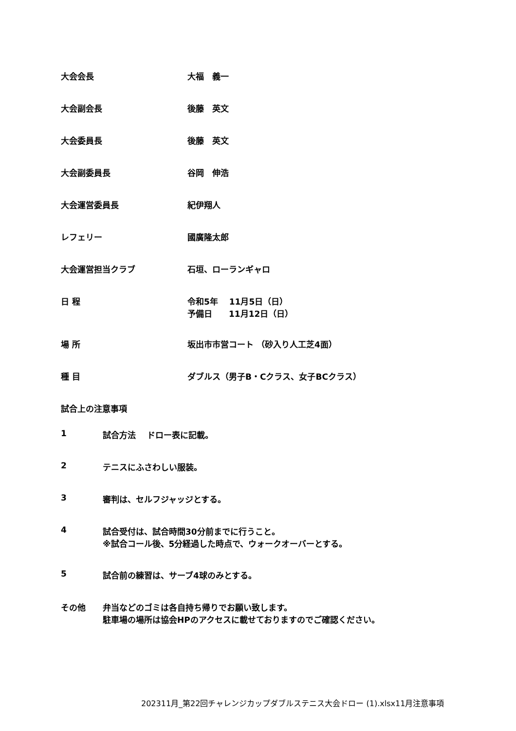大会会長 大福　義一
大会副会長 後藤　英文
大会委員長 後藤　英文
大会副委員長 谷岡　伸浩
大会運営委員長 紀伊翔人
レフェリー 國廣隆太郎
大会運営担当クラブ 石垣、ローランギャロ
日 程 令和5年　 11月5日（日）
予備日　　11月12日（日）
場 所 坂出市市営コート （砂入り人工芝4面）
種 目 ダブルス（男子B・Cクラス、女子BCクラス）
試合上の注意事項
1 試合方法　 ドロー表に記載。
2 テニスにふさわしい服装。
3 審判は、セルフジャッジとする。
4 試合受付は、試合時間30分前までに行うこと。
※試合コール後、5分経過した時点で、ウォークオーバーとする。
5 試合前の練習は、サーブ4球のみとする。
その他 弁当などのゴミは各自持ち帰りでお願い致します。
駐車場の場所は協会HPのアクセスに載せておりますのでご確認ください。
202311月_第22回チャレンジカップダブルステニス大会ドロー (1).xlsx11月注意事項